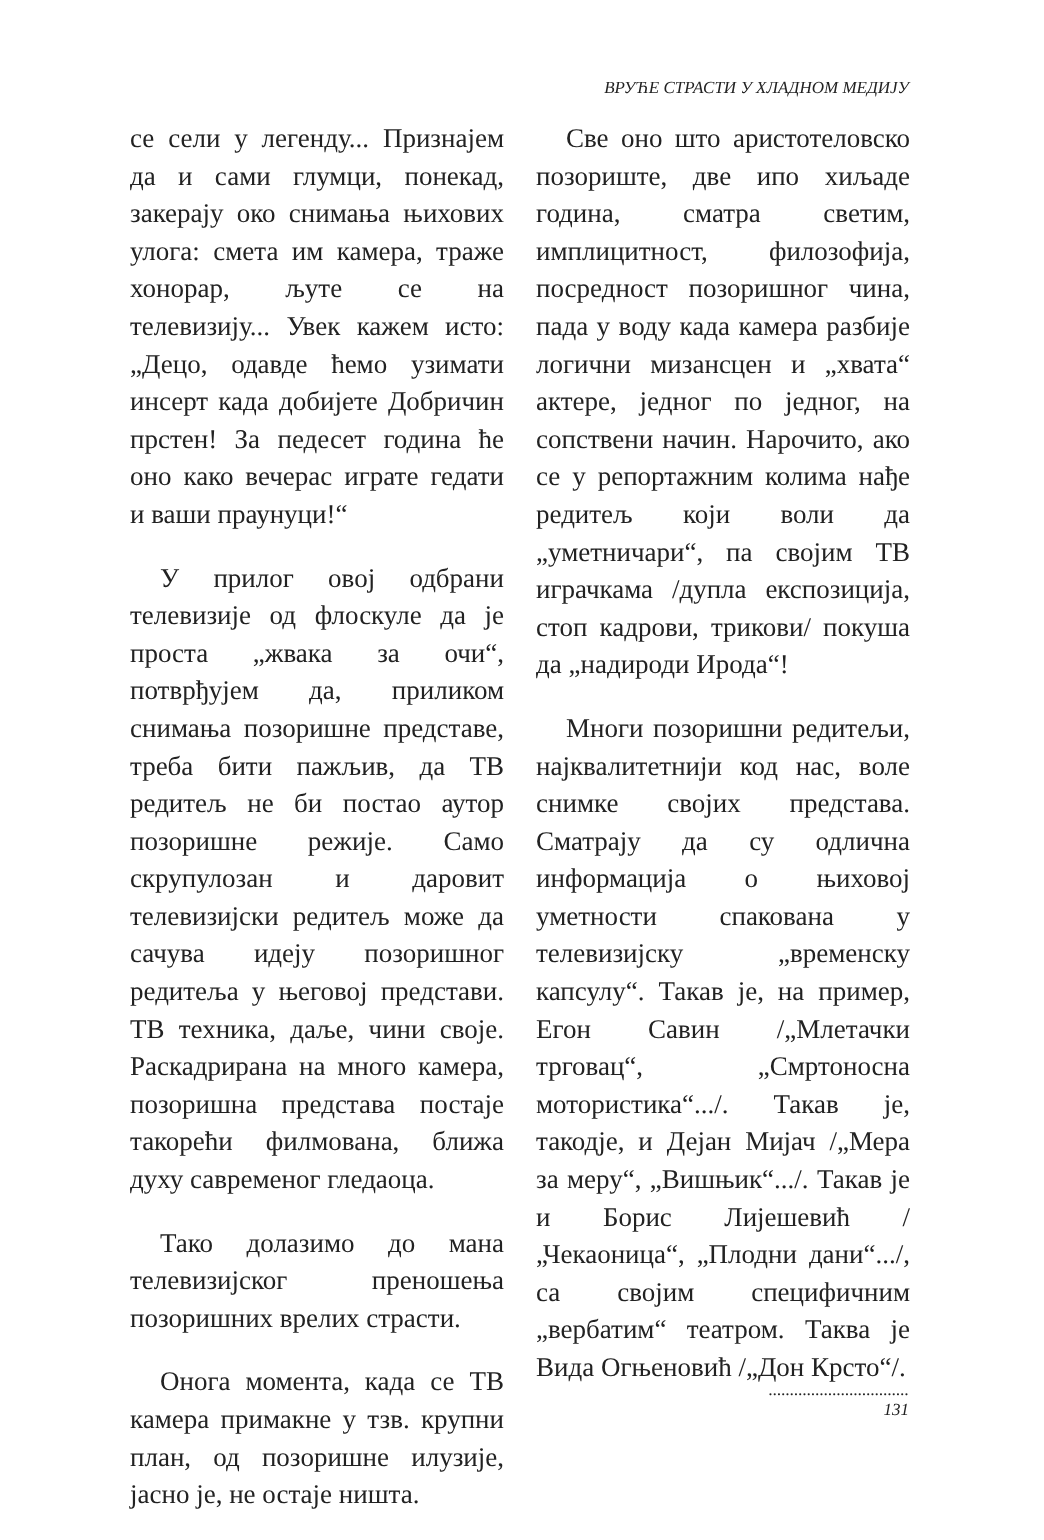ВРУЋЕ СТРАСТИ У ХЛАДНОМ МЕДИЈУ
се сели у легенду... Признајем да и сами глумци, понекад, закерају око снимања њихових улога: смета им камера, траже хонорар, љуте се на телевизију... Увек кажем исто: „Децо, одавде ћемо узимати инсерт када добијете Добричин прстен! За педесет година ће оно како вечерас играте гедати и ваши праунуци!“
У прилог овој одбрани телевизије од флоскуле да је проста „жвака за очи“, потврђујем да, приликом снимања позоришне представе, треба бити пажљив, да ТВ редитељ не би постао аутор позоришне режије. Само скрупулозан и даровит телевизијски редитељ може да сачува идеју позоришног редитеља у његовој представи. ТВ техника, даље, чини своје. Раскадрирана на много камера, позоришна представа постаје такорећи филмована, ближа духу савременог гледаоца.
Тако долазимо до мана телевизијског преношења позоришних врелих страсти.
Онога момента, када се ТВ камера примакне у тзв. крупни план, од позоришне илузије, јасно је, не остаје ништа.
Све оно што аристотеловско позориште, две ипо хиљаде година, сматра светим, имплицитност, филозофија, посредност позоришног чина, пада у воду када камера разбије логични мизансцен и „хвата“ актере, једног по једног, на сопствени начин. Нарочито, ако се у репортажним колима нађе редитељ који воли да „уметничари“, па својим ТВ играчкама /дупла експозиција, стоп кадрови, трикови/ покуша да „надироди Ирода“!
Многи позоришни редитељи, најквалитетнији код нас, воле снимке својих представа. Сматрају да су одлична информација о њиховој уметности спакована у телевизијску „временску капсулу“. Такав је, на пример, Егон Савин /„Млетачки трговац“, „Смртоносна мотористика“.../. Такав је, такодје, и Дејан Мијач /„Мера за меру“, „Вишњик“.../. Такав је и Борис Лијешевић /„Чекаоница“, „Плодни дани“.../, са својим специфичним „вербатим“ театром. Таква је Вида Огњеновић /„Дон Крсто“/.
.................................
131